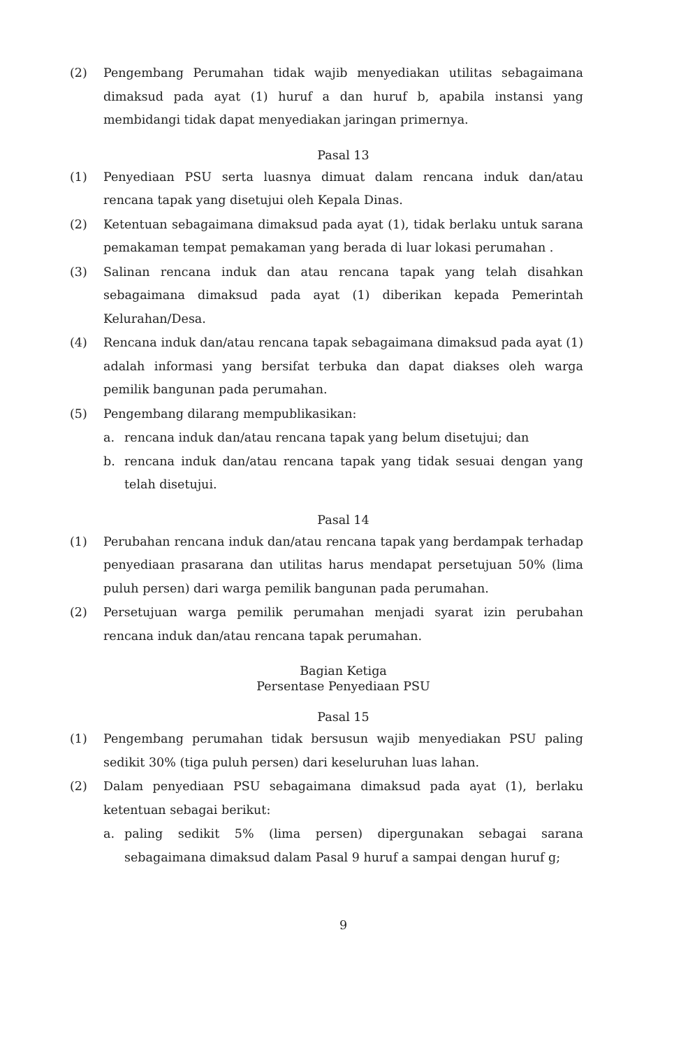(2) Pengembang Perumahan tidak wajib menyediakan utilitas sebagaimana dimaksud pada ayat (1) huruf a dan huruf b, apabila instansi yang membidangi tidak dapat menyediakan jaringan primernya.
Pasal 13
(1) Penyediaan PSU serta luasnya dimuat dalam rencana induk dan/atau rencana tapak yang disetujui oleh Kepala Dinas.
(2) Ketentuan sebagaimana dimaksud pada ayat (1), tidak berlaku untuk sarana pemakaman tempat pemakaman yang berada di luar lokasi perumahan .
(3) Salinan rencana induk dan atau rencana tapak yang telah disahkan sebagaimana dimaksud pada ayat (1) diberikan kepada Pemerintah Kelurahan/Desa.
(4) Rencana induk dan/atau rencana tapak sebagaimana dimaksud pada ayat (1) adalah informasi yang bersifat terbuka dan dapat diakses oleh warga pemilik bangunan pada perumahan.
(5) Pengembang dilarang mempublikasikan:
a. rencana induk dan/atau rencana tapak yang belum disetujui; dan
b. rencana induk dan/atau rencana tapak yang tidak sesuai dengan yang telah disetujui.
Pasal 14
(1) Perubahan rencana induk dan/atau rencana tapak yang berdampak terhadap penyediaan prasarana dan utilitas harus mendapat persetujuan 50% (lima puluh persen) dari warga pemilik bangunan pada perumahan.
(2) Persetujuan warga pemilik perumahan menjadi syarat izin perubahan rencana induk dan/atau rencana tapak perumahan.
Bagian Ketiga
Persentase Penyediaan PSU
Pasal 15
(1) Pengembang perumahan tidak bersusun wajib menyediakan PSU paling sedikit 30% (tiga puluh persen) dari keseluruhan luas lahan.
(2) Dalam penyediaan PSU sebagaimana dimaksud pada ayat (1), berlaku ketentuan sebagai berikut:
a. paling sedikit 5% (lima persen) dipergunakan sebagai sarana sebagaimana dimaksud dalam Pasal 9 huruf a sampai dengan huruf g;
9